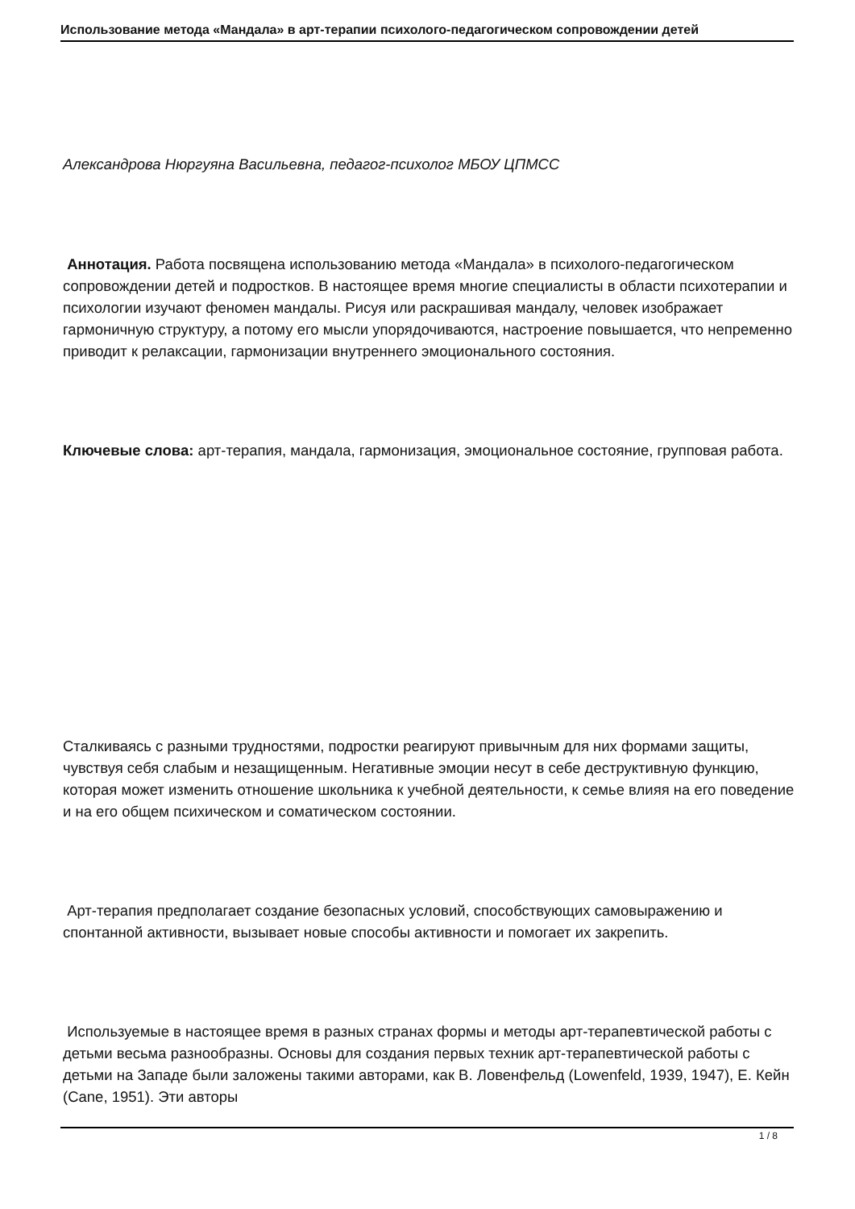Использование метода «Мандала» в арт-терапии психолого-педагогическом сопровождении детей
Александрова Нюргуяна Васильевна, педагог-психолог МБОУ ЦПМСС
Аннотация. Работа посвящена использованию метода «Мандала» в психолого-педагогическом сопровождении детей и подростков. В настоящее время многие специалисты в области психотерапии и психологии изучают феномен мандалы. Рисуя или раскрашивая мандалу, человек изображает гармоничную структуру, а потому его мысли упорядочиваются, настроение повышается, что непременно приводит к релаксации, гармонизации внутреннего эмоционального состояния.
Ключевые слова: арт-терапия, мандала, гармонизация, эмоциональное состояние, групповая работа.
Сталкиваясь с разными трудностями, подростки реагируют привычным для них формами защиты, чувствуя себя слабым и незащищенным. Негативные эмоции несут в себе деструктивную функцию, которая может изменить отношение школьника к учебной деятельности, к семье влияя на его поведение и на его общем психическом и соматическом состоянии.
Арт-терапия предполагает создание безопасных условий, способствующих самовыражению и спонтанной активности, вызывает новые способы активности и помогает их закрепить.
Используемые в настоящее время в разных странах формы и методы арт-терапевтической работы с детьми весьма разнообразны. Основы для создания первых техник арт-терапевтической работы с детьми на Западе были заложены такими авторами, как В. Ловенфельд (Lowenfeld, 1939, 1947), Е. Кейн (Cane, 1951). Эти авторы
1 / 8